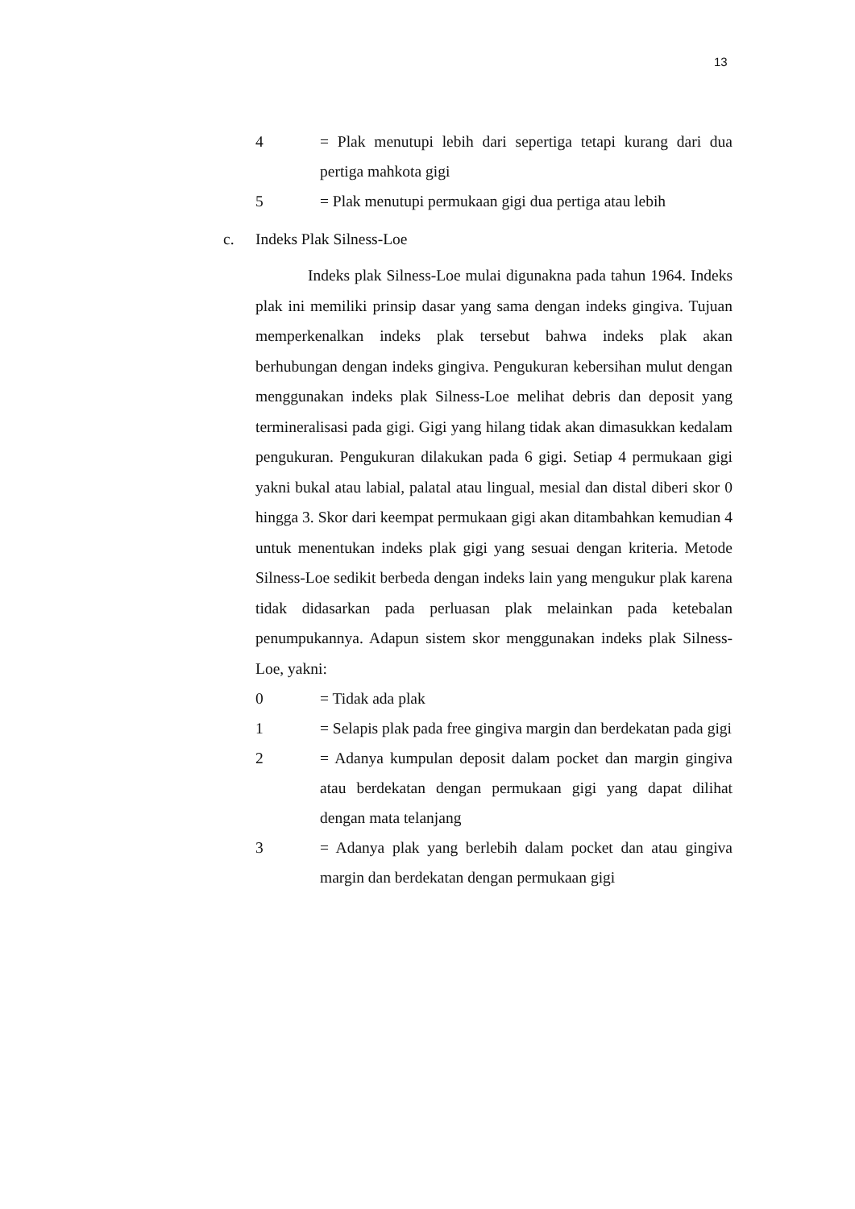13
4 = Plak menutupi lebih dari sepertiga tetapi kurang dari dua pertiga mahkota gigi
5 = Plak menutupi permukaan gigi dua pertiga atau lebih
c. Indeks Plak Silness-Loe
Indeks plak Silness-Loe mulai digunakna pada tahun 1964. Indeks plak ini memiliki prinsip dasar yang sama dengan indeks gingiva. Tujuan memperkenalkan indeks plak tersebut bahwa indeks plak akan berhubungan dengan indeks gingiva. Pengukuran kebersihan mulut dengan menggunakan indeks plak Silness-Loe melihat debris dan deposit yang termineralisasi pada gigi. Gigi yang hilang tidak akan dimasukkan kedalam pengukuran. Pengukuran dilakukan pada 6 gigi. Setiap 4 permukaan gigi yakni bukal atau labial, palatal atau lingual, mesial dan distal diberi skor 0 hingga 3. Skor dari keempat permukaan gigi akan ditambahkan kemudian 4 untuk menentukan indeks plak gigi yang sesuai dengan kriteria. Metode Silness-Loe sedikit berbeda dengan indeks lain yang mengukur plak karena tidak didasarkan pada perluasan plak melainkan pada ketebalan penumpukannya. Adapun sistem skor menggunakan indeks plak Silness-Loe, yakni:
0 = Tidak ada plak
1 = Selapis plak pada free gingiva margin dan berdekatan pada gigi
2 = Adanya kumpulan deposit dalam pocket dan margin gingiva atau berdekatan dengan permukaan gigi yang dapat dilihat dengan mata telanjang
3 = Adanya plak yang berlebih dalam pocket dan atau gingiva margin dan berdekatan dengan permukaan gigi